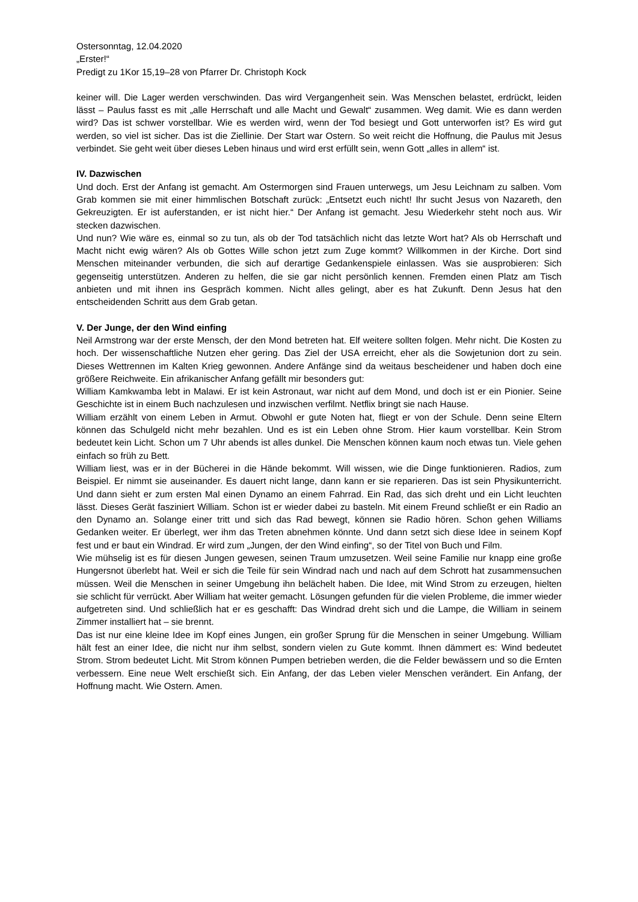Ostersonntag, 12.04.2020
„Erster!“
Predigt zu 1Kor 15,19–28 von Pfarrer Dr. Christoph Kock
keiner will. Die Lager werden verschwinden. Das wird Vergangenheit sein. Was Menschen belastet, erdrückt, leiden lässt – Paulus fasst es mit „alle Herrschaft und alle Macht und Gewalt“ zusammen. Weg damit. Wie es dann werden wird? Das ist schwer vorstellbar. Wie es werden wird, wenn der Tod besiegt und Gott unterworfen ist? Es wird gut werden, so viel ist sicher. Das ist die Ziellinie. Der Start war Ostern. So weit reicht die Hoffnung, die Paulus mit Jesus verbindet. Sie geht weit über dieses Leben hinaus und wird erst erfüllt sein, wenn Gott „alles in allem“ ist.
IV. Dazwischen
Und doch. Erst der Anfang ist gemacht. Am Ostermorgen sind Frauen unterwegs, um Jesu Leichnam zu salben. Vom Grab kommen sie mit einer himmlischen Botschaft zurück: „Entsetzt euch nicht! Ihr sucht Jesus von Nazareth, den Gekreuzigten. Er ist auferstanden, er ist nicht hier.“ Der Anfang ist gemacht. Jesu Wiederkehr steht noch aus. Wir stecken dazwischen.
Und nun? Wie wäre es, einmal so zu tun, als ob der Tod tatsächlich nicht das letzte Wort hat? Als ob Herrschaft und Macht nicht ewig wären? Als ob Gottes Wille schon jetzt zum Zuge kommt? Willkommen in der Kirche. Dort sind Menschen miteinander verbunden, die sich auf derartige Gedankenspiele einlassen. Was sie ausprobieren: Sich gegenseitig unterstützen. Anderen zu helfen, die sie gar nicht persönlich kennen. Fremden einen Platz am Tisch anbieten und mit ihnen ins Gespräch kommen. Nicht alles gelingt, aber es hat Zukunft. Denn Jesus hat den entscheidenden Schritt aus dem Grab getan.
V. Der Junge, der den Wind einfing
Neil Armstrong war der erste Mensch, der den Mond betreten hat. Elf weitere sollten folgen. Mehr nicht. Die Kosten zu hoch. Der wissenschaftliche Nutzen eher gering. Das Ziel der USA erreicht, eher als die Sowjetunion dort zu sein. Dieses Wettrennen im Kalten Krieg gewonnen. Andere Anfänge sind da weitaus bescheidener und haben doch eine größere Reichweite. Ein afrikanischer Anfang gefällt mir besonders gut:
William Kamkwamba lebt in Malawi. Er ist kein Astronaut, war nicht auf dem Mond, und doch ist er ein Pionier. Seine Geschichte ist in einem Buch nachzulesen und inzwischen verfilmt. Netflix bringt sie nach Hause.
William erzählt von einem Leben in Armut. Obwohl er gute Noten hat, fliegt er von der Schule. Denn seine Eltern können das Schulgeld nicht mehr bezahlen. Und es ist ein Leben ohne Strom. Hier kaum vorstellbar. Kein Strom bedeutet kein Licht. Schon um 7 Uhr abends ist alles dunkel. Die Menschen können kaum noch etwas tun. Viele gehen einfach so früh zu Bett.
William liest, was er in der Bücherei in die Hände bekommt. Will wissen, wie die Dinge funktionieren. Radios, zum Beispiel. Er nimmt sie auseinander. Es dauert nicht lange, dann kann er sie reparieren. Das ist sein Physikunterricht. Und dann sieht er zum ersten Mal einen Dynamo an einem Fahrrad. Ein Rad, das sich dreht und ein Licht leuchten lässt. Dieses Gerät fasziniert William. Schon ist er wieder dabei zu basteln. Mit einem Freund schließt er ein Radio an den Dynamo an. Solange einer tritt und sich das Rad bewegt, können sie Radio hören. Schon gehen Williams Gedanken weiter. Er überlegt, wer ihm das Treten abnehmen könnte. Und dann setzt sich diese Idee in seinem Kopf fest und er baut ein Windrad. Er wird zum „Jungen, der den Wind einfing“, so der Titel von Buch und Film.
Wie mühselig ist es für diesen Jungen gewesen, seinen Traum umzusetzen. Weil seine Familie nur knapp eine große Hungersnot überlebt hat. Weil er sich die Teile für sein Windrad nach und nach auf dem Schrott hat zusammensuchen müssen. Weil die Menschen in seiner Umgebung ihn belächelt haben. Die Idee, mit Wind Strom zu erzeugen, hielten sie schlicht für verrückt. Aber William hat weiter gemacht. Lösungen gefunden für die vielen Probleme, die immer wieder aufgetreten sind. Und schließlich hat er es geschafft: Das Windrad dreht sich und die Lampe, die William in seinem Zimmer installiert hat – sie brennt.
Das ist nur eine kleine Idee im Kopf eines Jungen, ein großer Sprung für die Menschen in seiner Umgebung. William hält fest an einer Idee, die nicht nur ihm selbst, sondern vielen zu Gute kommt. Ihnen dämmert es: Wind bedeutet Strom. Strom bedeutet Licht. Mit Strom können Pumpen betrieben werden, die die Felder bewässern und so die Ernten verbessern. Eine neue Welt erschießt sich. Ein Anfang, der das Leben vieler Menschen verändert. Ein Anfang, der Hoffnung macht. Wie Ostern. Amen.